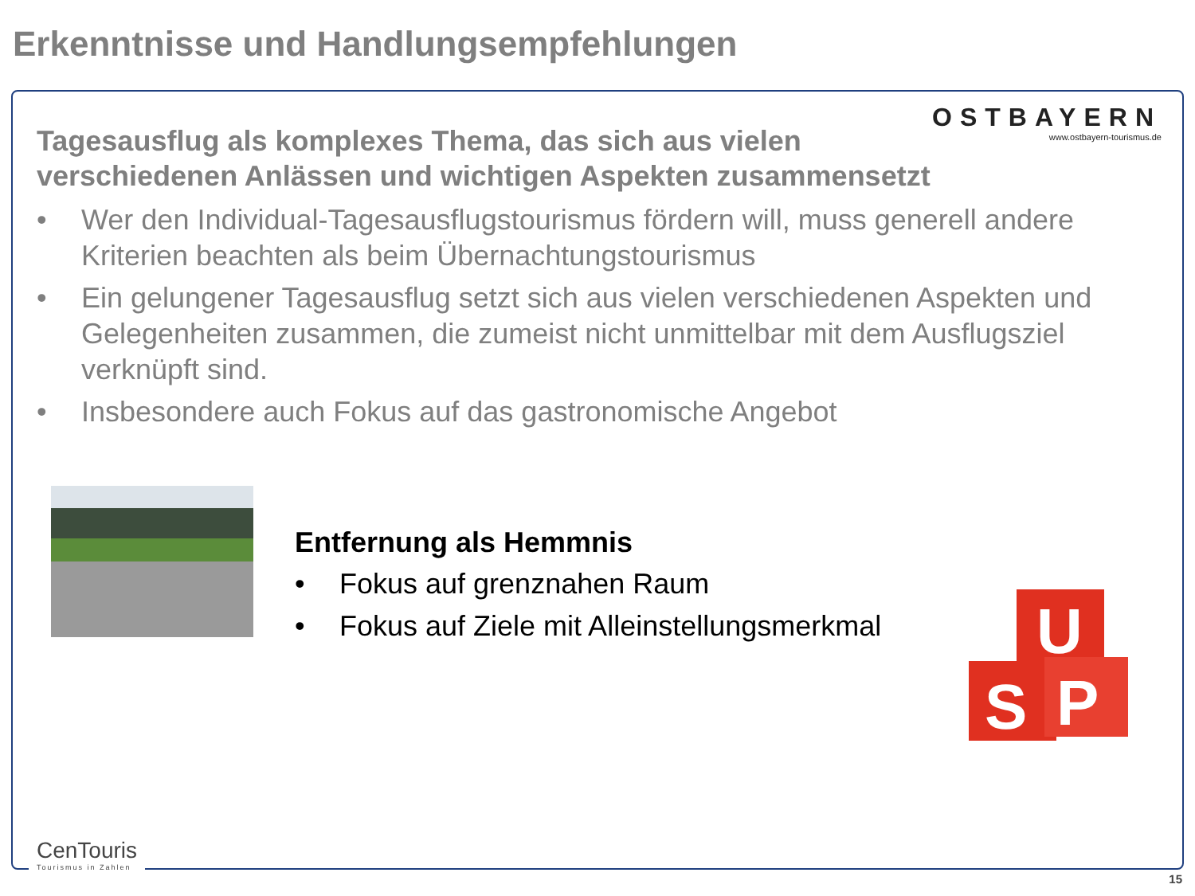Erkenntnisse und Handlungsempfehlungen
OSTBAYERN
www.ostbayern-tourismus.de
Tagesausflug als komplexes Thema, das sich aus vielen verschiedenen Anlässen und wichtigen Aspekten zusammensetzt
• Wer den Individual-Tagesausflugstourismus fördern will, muss generell andere Kriterien beachten als beim Übernachtungstourismus
• Ein gelungener Tagesausflug setzt sich aus vielen verschiedenen Aspekten und Gelegenheiten zusammen, die zumeist nicht unmittelbar mit dem Ausflugsziel verknüpft sind.
• Insbesondere auch Fokus auf das gastronomische Angebot
Entfernung als Hemmnis
• Fokus auf grenznahen Raum
• Fokus auf Ziele mit Alleinstellungsmerkmal
U
S
P
CenTouris
Tourismus in Zahlen
15